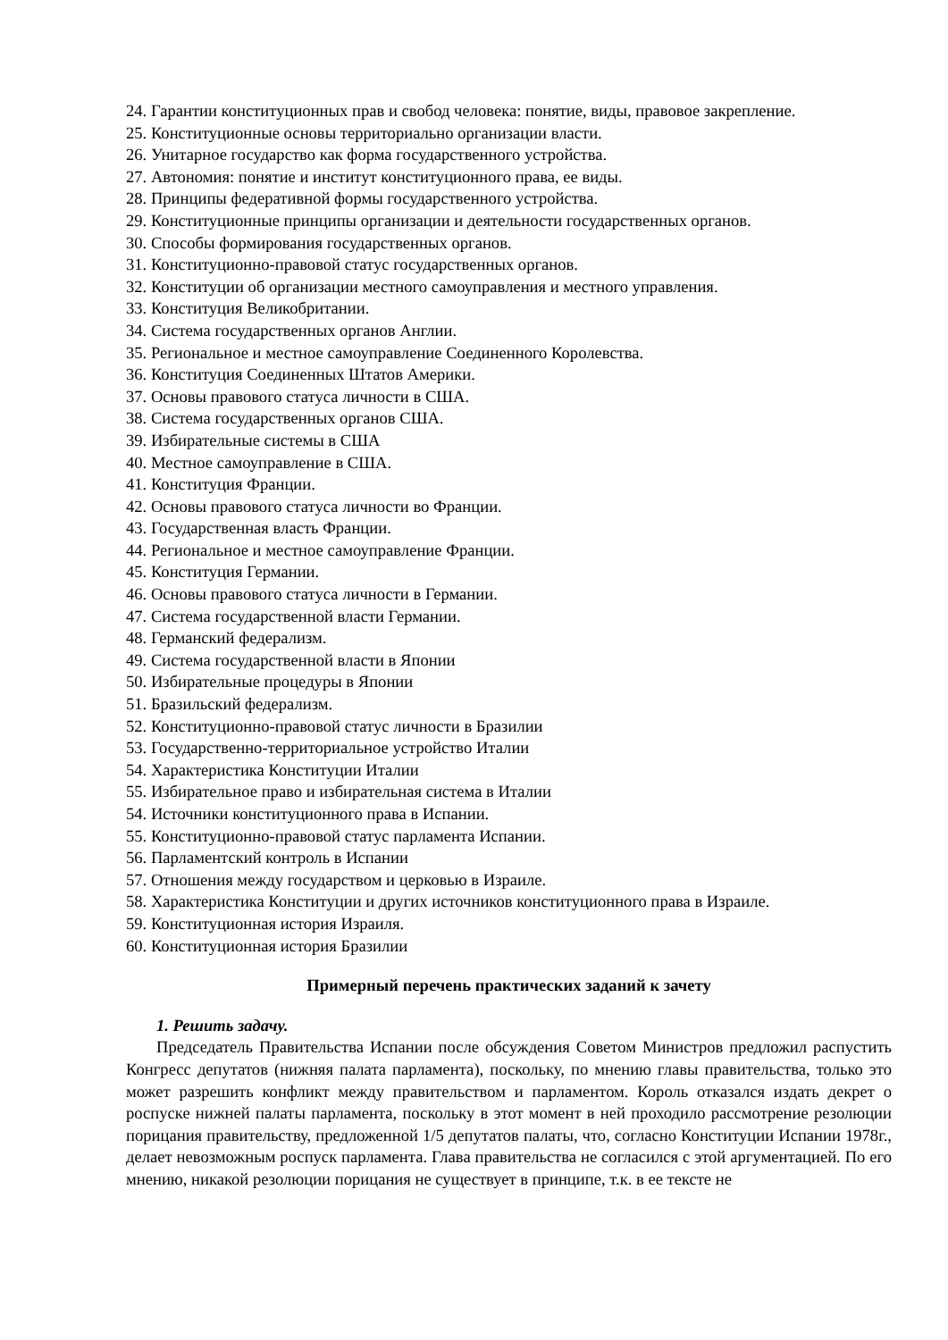24. Гарантии конституционных прав и свобод человека: понятие, виды, правовое закрепление.
25. Конституционные основы территориально организации власти.
26. Унитарное государство как форма государственного устройства.
27. Автономия: понятие и институт конституционного права, ее виды.
28. Принципы федеративной формы государственного устройства.
29. Конституционные принципы организации и деятельности государственных органов.
30. Способы формирования государственных органов.
31. Конституционно-правовой статус государственных органов.
32. Конституции об организации местного самоуправления и местного управления.
33. Конституция Великобритании.
34. Система государственных органов Англии.
35. Региональное и местное самоуправление Соединенного Королевства.
36. Конституция Соединенных Штатов Америки.
37. Основы правового статуса личности в США.
38. Система государственных органов США.
39. Избирательные системы в США
40. Местное самоуправление в США.
41. Конституция Франции.
42. Основы правового статуса личности во Франции.
43. Государственная власть Франции.
44. Региональное и местное самоуправление Франции.
45. Конституция Германии.
46. Основы правового статуса личности в Германии.
47. Система государственной власти Германии.
48. Германский федерализм.
49. Система государственной власти в Японии
50. Избирательные процедуры в Японии
51. Бразильский федерализм.
52. Конституционно-правовой статус личности в Бразилии
53. Государственно-территориальное устройство Италии
54. Характеристика Конституции Италии
55. Избирательное право и избирательная система в Италии
54. Источники конституционного права в Испании.
55. Конституционно-правовой статус парламента Испании.
56. Парламентский контроль в Испании
57. Отношения между государством и церковью в Израиле.
58. Характеристика Конституции и других источников конституционного права в Израиле.
59. Конституционная история Израиля.
60. Конституционная история Бразилии
Примерный перечень практических заданий к зачету
1. Решить задачу.
Председатель Правительства Испании после обсуждения Советом Министров предложил распустить Конгресс депутатов (нижняя палата парламента), поскольку, по мнению главы правительства, только это может разрешить конфликт между правительством и парламентом. Король отказался издать декрет о роспуске нижней палаты парламента, поскольку в этот момент в ней проходило рассмотрение резолюции порицания правительству, предложенной 1/5 депутатов палаты, что, согласно Конституции Испании 1978г., делает невозможным роспуск парламента. Глава правительства не согласился с этой аргументацией. По его мнению, никакой резолюции порицания не существует в принципе, т.к. в ее тексте не